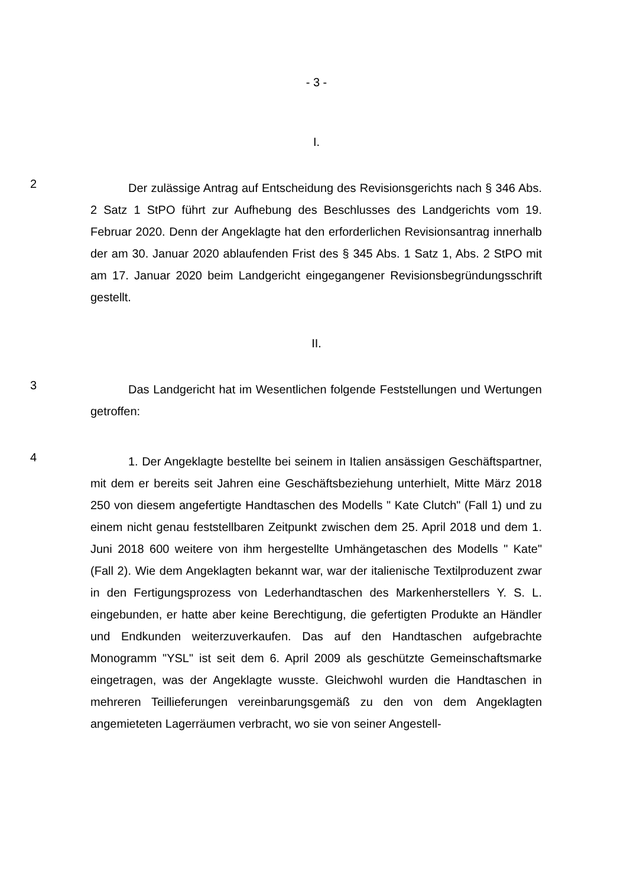- 3 -
I.
2
Der zulässige Antrag auf Entscheidung des Revisionsgerichts nach § 346 Abs. 2 Satz 1 StPO führt zur Aufhebung des Beschlusses des Landgerichts vom 19. Februar 2020. Denn der Angeklagte hat den erforderlichen Revisionsantrag innerhalb der am 30. Januar 2020 ablaufenden Frist des § 345 Abs. 1 Satz 1, Abs. 2 StPO mit am 17. Januar 2020 beim Landgericht eingegangener Revisionsbegründungsschrift gestellt.
II.
3
Das Landgericht hat im Wesentlichen folgende Feststellungen und Wertungen getroffen:
4
1. Der Angeklagte bestellte bei seinem in Italien ansässigen Geschäftspartner, mit dem er bereits seit Jahren eine Geschäftsbeziehung unterhielt, Mitte März 2018 250 von diesem angefertigte Handtaschen des Modells " Kate Clutch" (Fall 1) und zu einem nicht genau feststellbaren Zeitpunkt zwischen dem 25. April 2018 und dem 1. Juni 2018 600 weitere von ihm hergestellte Umhängetaschen des Modells " Kate" (Fall 2). Wie dem Angeklagten bekannt war, war der italienische Textilproduzent zwar in den Fertigungsprozess von Lederhandtaschen des Markenherstellers Y. S. L. eingebunden, er hatte aber keine Berechtigung, die gefertigten Produkte an Händler und Endkunden weiterzuverkaufen. Das auf den Handtaschen aufgebrachte Monogramm "YSL" ist seit dem 6. April 2009 als geschützte Gemeinschaftsmarke eingetragen, was der Angeklagte wusste. Gleichwohl wurden die Handtaschen in mehreren Teillieferungen vereinbarungsgemäß zu den von dem Angeklagten angemieteten Lagerräumen verbracht, wo sie von seiner Angestell-